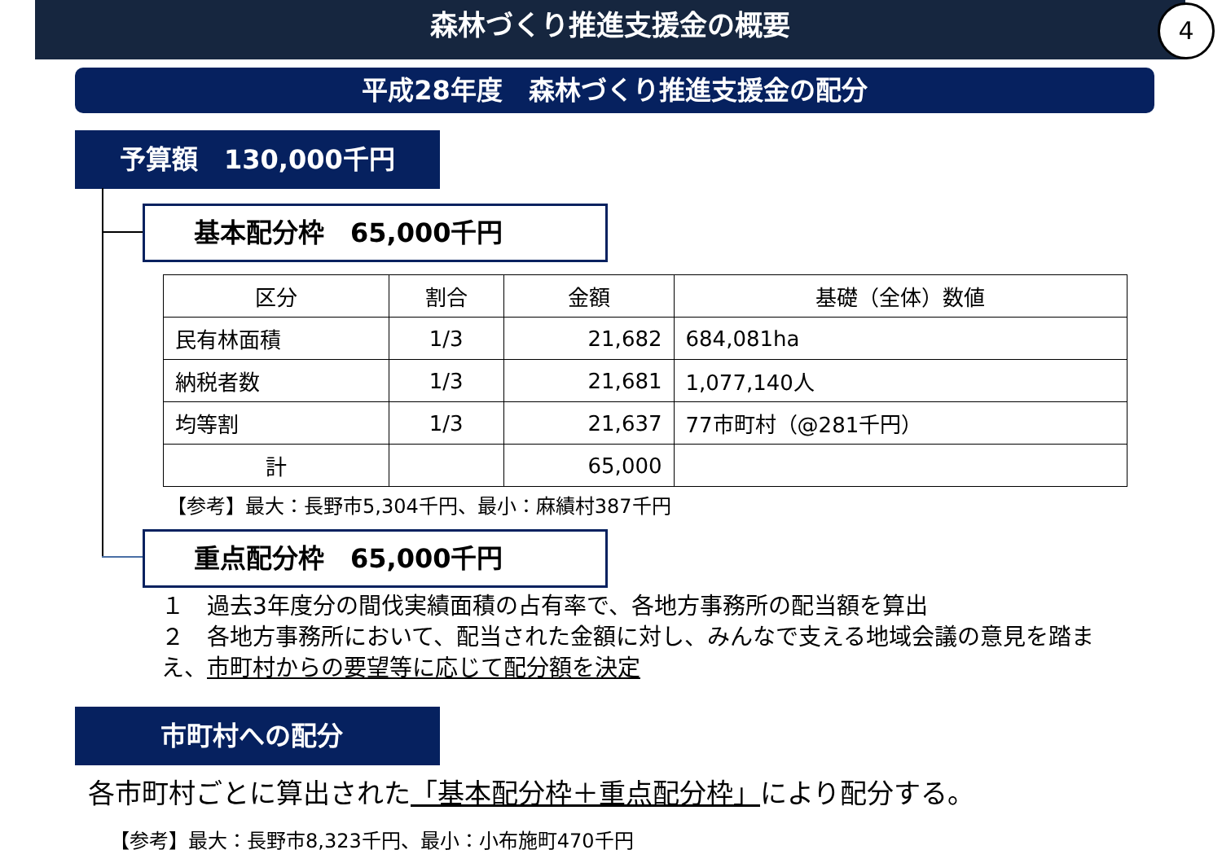森林づくり推進支援金の概要
4
平成28年度　森林づくり推進支援金の配分
予算額　130,000千円
基本配分枠　65,000千円
| 区分 | 割合 | 金額 | 基礎（全体）数値 |
| --- | --- | --- | --- |
| 民有林面積 | 1/3 | 21,682 | 684,081ha |
| 納税者数 | 1/3 | 21,681 | 1,077,140人 |
| 均等割 | 1/3 | 21,637 | 77市町村（@281千円） |
| 計 | | 65,000 | |
【参考】最大：長野市5,304千円、最小：麻績村387千円
重点配分枠　65,000千円
１　過去3年度分の間伐実績面積の占有率で、各地方事務所の配当額を算出
２　各地方事務所において、配当された金額に対し、みんなで支える地域会議の意見を踏まえ、市町村からの要望等に応じて配分額を決定
市町村への配分
各市町村ごとに算出された「基本配分枠＋重点配分枠」により配分する。
【参考】最大：長野市8,323千円、最小：小布施町470千円